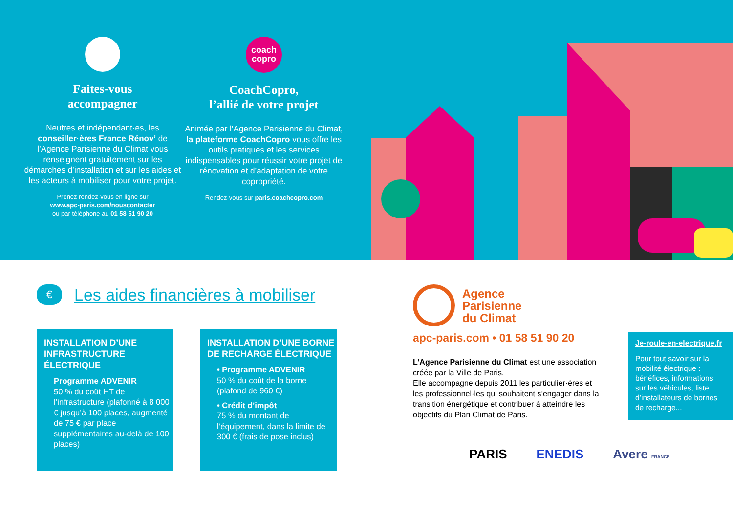Faites-vous
accompagner
Neutres et indépendant·es, les conseiller·ères France Rénov’ de l’Agence Parisienne du Climat vous renseignent gratuitement sur les démarches d’installation et sur les aides et les acteurs à mobiliser pour votre projet.
Prenez rendez-vous en ligne sur
www.apc-paris.com/nouscontacter
ou par téléphone au 01 58 51 90 20
coach
copro
CoachCopro,
l’allié de votre projet
Animée par l’Agence Parisienne du Climat, la plateforme CoachCopro vous offre les outils pratiques et les services indispensables pour réussir votre projet de rénovation et d’adaptation de votre copropriété.
Rendez-vous sur paris.coachcopro.com
€
Les aides financières à mobiliser
INSTALLATION D’UNE INFRASTRUCTURE ÉLECTRIQUE
Programme ADVENIR
50 % du coût HT de l’infrastructure (plafonné à 8 000 € jusqu’à 100 places, augmenté de 75 € par place supplémentaires au-delà de 100 places)
INSTALLATION D’UNE BORNE DE RECHARGE ÉLECTRIQUE
• Programme ADVENIR
50 % du coût de la borne (plafond de 960 €)
• Crédit d’impôt
75 % du montant de l’équipement, dans la limite de 300 € (frais de pose inclus)
Agence
Parisienne
du Climat
apc-paris.com • 01 58 51 90 20
L’Agence Parisienne du Climat est une association créée par la Ville de Paris.
Elle accompagne depuis 2011 les particulier·ères et les professionnel·les qui souhaitent s’engager dans la transition énergétique et contribuer à atteindre les objectifs du Plan Climat de Paris.
Je-roule-en-electrique.fr
Pour tout savoir sur la mobilité électrique : bénéfices, informations sur les véhicules, liste d’installateurs de bornes de recharge...
PARIS ENEDIS Avere FRANCE